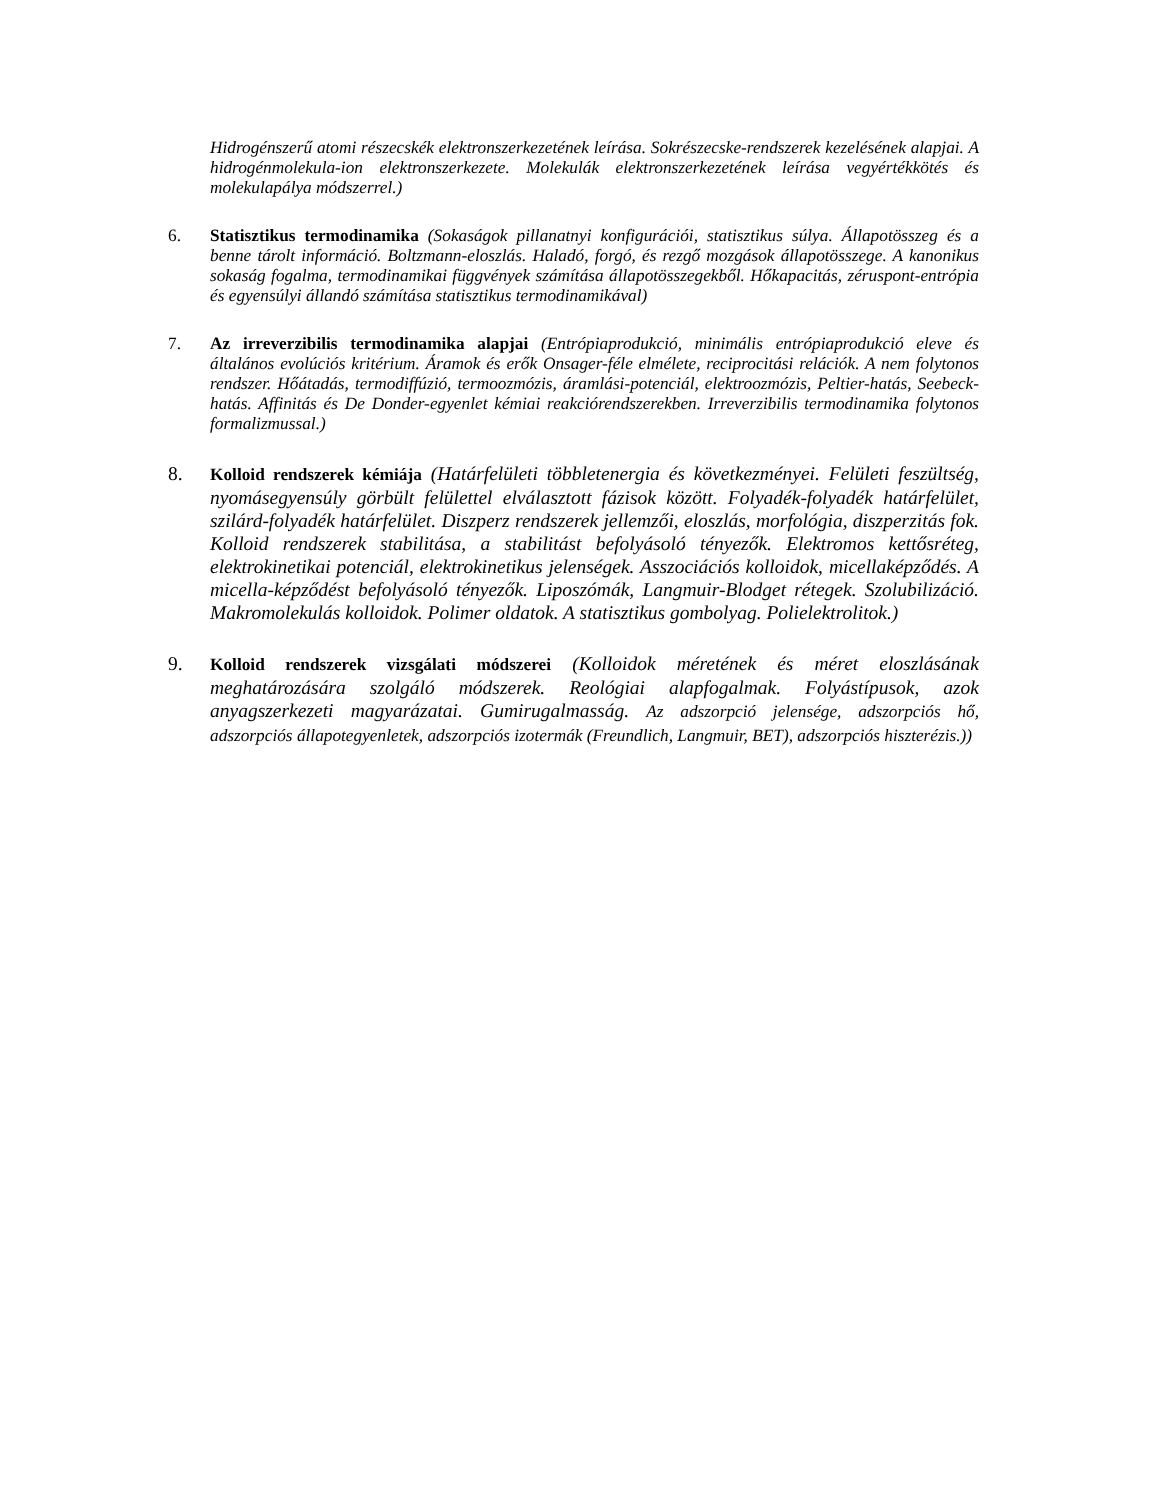Hidrogénszerű atomi részecskék elektronszerkezetének leírása. Sokrészecske-rendszerek kezelésének alapjai. A hidrogénmolekula-ion elektronszerkezete. Molekulák elektronszerkezetének leírása vegyértékkötés és molekulapálya módszerrel.)
6. Statisztikus termodinamika (Sokaságok pillanatnyi konfigurációi, statisztikus súlya. Állapotösszeg és a benne tárolt információ. Boltzmann-eloszlás. Haladó, forgó, és rezgő mozgások állapotösszege. A kanonikus sokaság fogalma, termodinamikai függvények számítása állapotösszegekből. Hőkapacitás, zéruspont-entrópia és egyensúlyi állandó számítása statisztikus termodinamikával)
7. Az irreverzibilis termodinamika alapjai (Entrópiaprodukció, minimális entrópiaprodukció eleve és általános evolúciós kritérium. Áramok és erők Onsager-féle elmélete, reciprocitási relációk. A nem folytonos rendszer. Hőátadás, termodiffúzió, termoozmózis, áramlási-potenciál, elektroozmózis, Peltier-hatás, Seebeck-hatás. Affinitás és De Donder-egyenlet kémiai reakciórendszerekben. Irreverzibilis termodinamika folytonos formalizmussal.)
8. Kolloid rendszerek kémiája (Határfelületi többletenergia és következményei. Felületi feszültség, nyomásegyensúly görbült felülettel elválasztott fázisok között. Folyadék-folyadék határfelület, szilárd-folyadék határfelület. Diszperz rendszerek jellemzői, eloszlás, morfológia, diszperzitás fok. Kolloid rendszerek stabilitása, a stabilitást befolyásoló tényezők. Elektromos kettősréteg, elektrokinetikai potenciál, elektrokinetikus jelenségek. Asszociációs kolloidok, micellaképződés. A micella-képződést befolyásoló tényezők. Liposzómák, Langmuir-Blodget rétegek. Szolubilizáció. Makromolekulás kolloidok. Polimer oldatok. A statisztikus gombolyag. Polielektrolitok.)
9. Kolloid rendszerek vizsgálati módszerei (Kolloidok méretének és méret eloszlásának meghatározására szolgáló módszerek. Reológiai alapfogalmak. Folyástípusok, azok anyagszerkezeti magyarázatai. Gumirugalmasság. Az adszorpció jelensége, adszorpciós hő, adszorpciós állapotegyenletek, adszorpciós izotermák (Freundlich, Langmuir, BET), adszorpciós hiszterézis.))